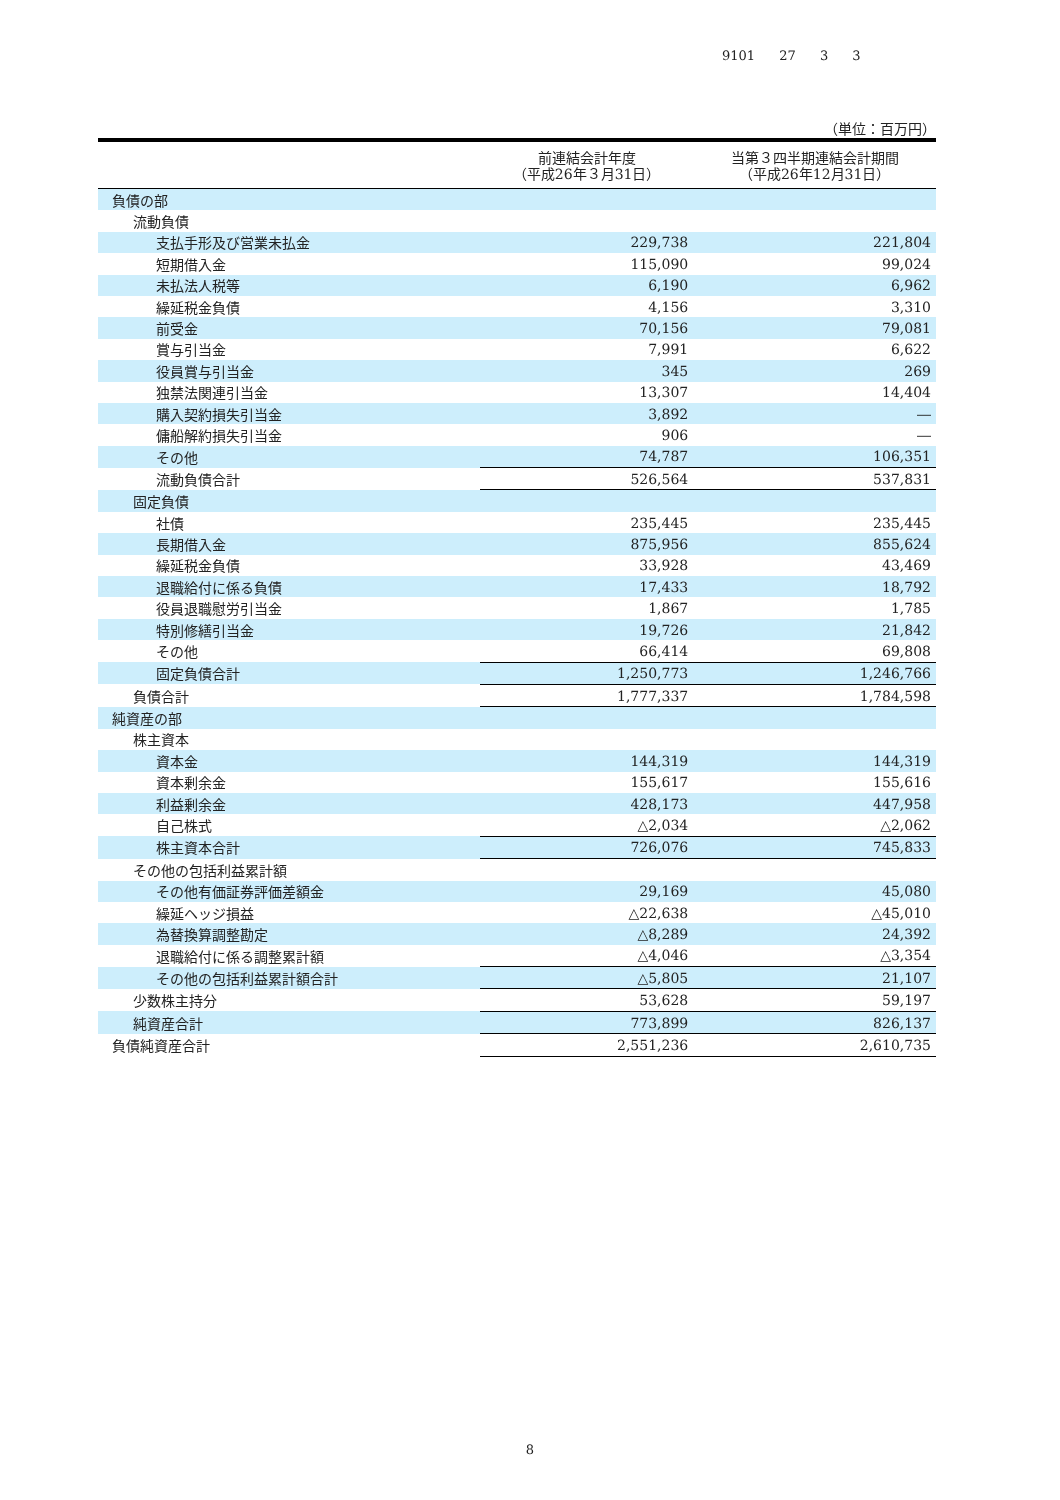9101 27 3 3
（単位：百万円）
| | 前連結会計年度 （平成26年３月31日） | 当第３四半期連結会計期間 （平成26年12月31日） |
| --- | --- | --- |
| 負債の部 | | |
| 流動負債 | | |
| 支払手形及び営業未払金 | 229,738 | 221,804 |
| 短期借入金 | 115,090 | 99,024 |
| 未払法人税等 | 6,190 | 6,962 |
| 繰延税金負債 | 4,156 | 3,310 |
| 前受金 | 70,156 | 79,081 |
| 賞与引当金 | 7,991 | 6,622 |
| 役員賞与引当金 | 345 | 269 |
| 独禁法関連引当金 | 13,307 | 14,404 |
| 購入契約損失引当金 | 3,892 | ― |
| 傭船解約損失引当金 | 906 | ― |
| その他 | 74,787 | 106,351 |
| 流動負債合計 | 526,564 | 537,831 |
| 固定負債 | | |
| 社債 | 235,445 | 235,445 |
| 長期借入金 | 875,956 | 855,624 |
| 繰延税金負債 | 33,928 | 43,469 |
| 退職給付に係る負債 | 17,433 | 18,792 |
| 役員退職慰労引当金 | 1,867 | 1,785 |
| 特別修繕引当金 | 19,726 | 21,842 |
| その他 | 66,414 | 69,808 |
| 固定負債合計 | 1,250,773 | 1,246,766 |
| 負債合計 | 1,777,337 | 1,784,598 |
| 純資産の部 | | |
| 株主資本 | | |
| 資本金 | 144,319 | 144,319 |
| 資本剰余金 | 155,617 | 155,616 |
| 利益剰余金 | 428,173 | 447,958 |
| 自己株式 | △2,034 | △2,062 |
| 株主資本合計 | 726,076 | 745,833 |
| その他の包括利益累計額 | | |
| その他有価証券評価差額金 | 29,169 | 45,080 |
| 繰延ヘッジ損益 | △22,638 | △45,010 |
| 為替換算調整勘定 | △8,289 | 24,392 |
| 退職給付に係る調整累計額 | △4,046 | △3,354 |
| その他の包括利益累計額合計 | △5,805 | 21,107 |
| 少数株主持分 | 53,628 | 59,197 |
| 純資産合計 | 773,899 | 826,137 |
| 負債純資産合計 | 2,551,236 | 2,610,735 |
8